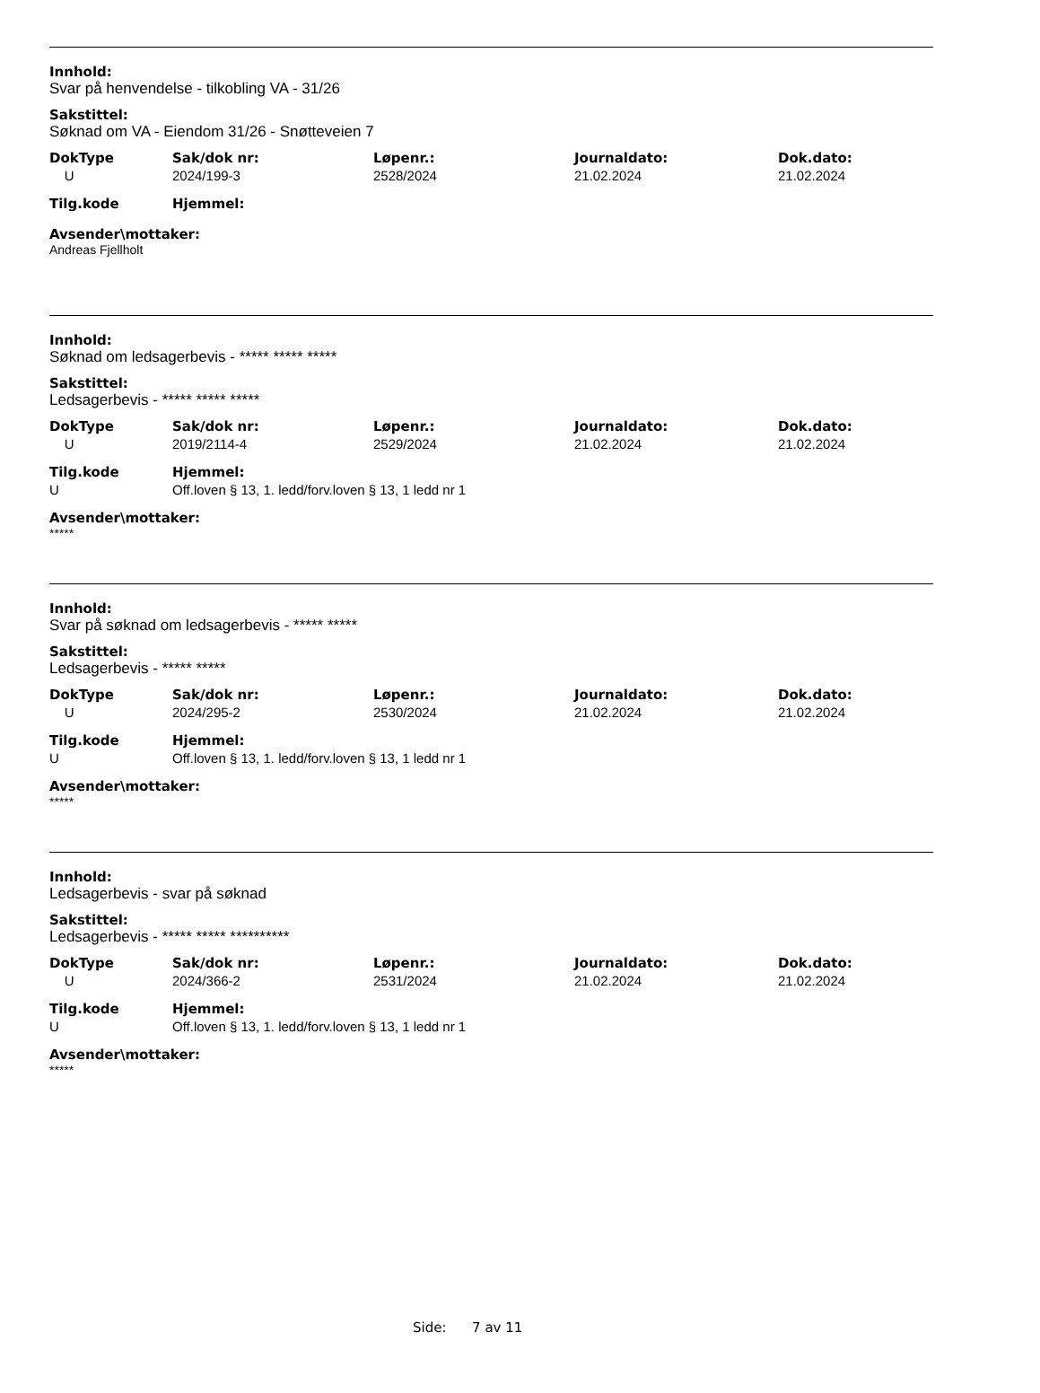Innhold:
Svar på henvendelse - tilkobling VA - 31/26
Sakstittel:
Søknad om VA - Eiendom 31/26 - Snøtteveien 7
| DokType | Sak/dok nr: | Løpenr.: | Journaldato: | Dok.dato: |
| --- | --- | --- | --- | --- |
| U | 2024/199-3 | 2528/2024 | 21.02.2024 | 21.02.2024 |
| Tilg.kode | Hjemmel: | | | |
Avsender\mottaker:
Andreas Fjellholt
Innhold:
Søknad om ledsagerbevis - ***** ***** *****
Sakstittel:
Ledsagerbevis - ***** ***** *****
| DokType | Sak/dok nr: | Løpenr.: | Journaldato: | Dok.dato: |
| --- | --- | --- | --- | --- |
| U | 2019/2114-4 | 2529/2024 | 21.02.2024 | 21.02.2024 |
| Tilg.kode | Hjemmel: | | | |
| U | Off.loven § 13, 1. ledd/forv.loven § 13, 1 ledd nr 1 | | | |
Avsender\mottaker:
*****
Innhold:
Svar på søknad om ledsagerbevis - ***** *****
Sakstittel:
Ledsagerbevis - ***** *****
| DokType | Sak/dok nr: | Løpenr.: | Journaldato: | Dok.dato: |
| --- | --- | --- | --- | --- |
| U | 2024/295-2 | 2530/2024 | 21.02.2024 | 21.02.2024 |
| Tilg.kode | Hjemmel: | | | |
| U | Off.loven § 13, 1. ledd/forv.loven § 13, 1 ledd nr 1 | | | |
Avsender\mottaker:
*****
Innhold:
Ledsagerbevis - svar på søknad
Sakstittel:
Ledsagerbevis - ***** ***** **********
| DokType | Sak/dok nr: | Løpenr.: | Journaldato: | Dok.dato: |
| --- | --- | --- | --- | --- |
| U | 2024/366-2 | 2531/2024 | 21.02.2024 | 21.02.2024 |
| Tilg.kode | Hjemmel: | | | |
| U | Off.loven § 13, 1. ledd/forv.loven § 13, 1 ledd nr 1 | | | |
Avsender\mottaker:
*****
Side: 7 av 11